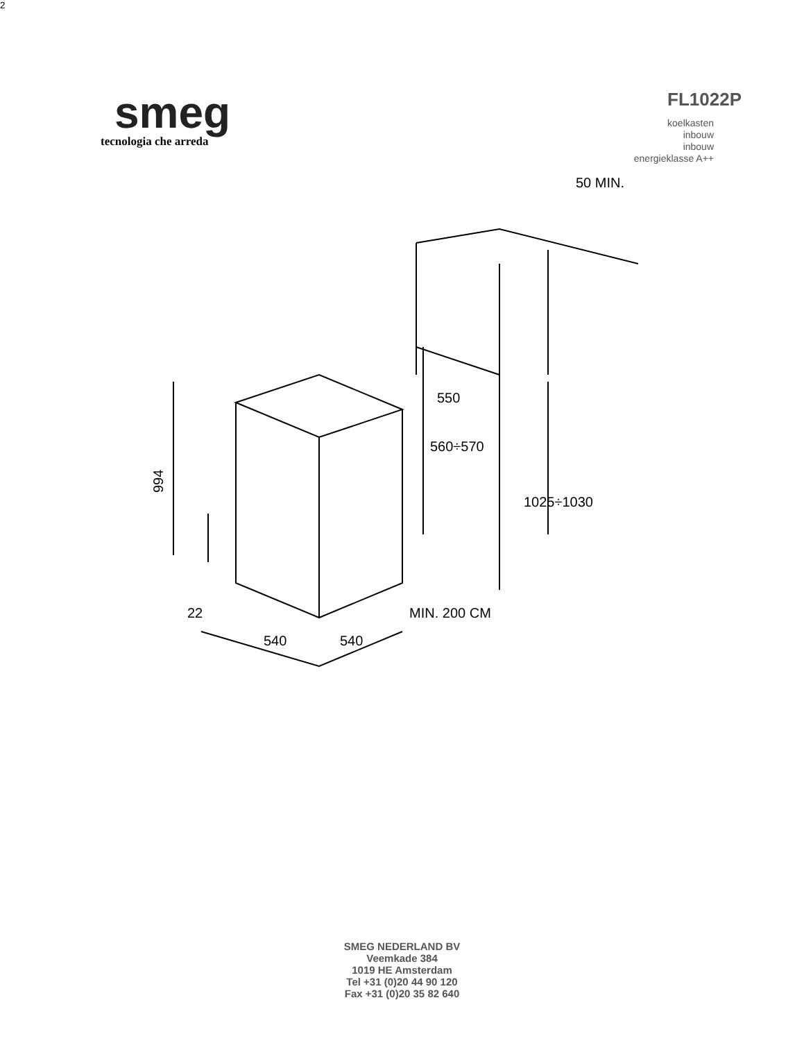smeg
tecnologia che arreda
FL1022P
koelkasten
inbouw
inbouw
energieklasse A++
994
22
540
540
550
560÷570
1025÷1030
50 MIN.
MIN. 200 CM2
SMEG NEDERLAND BV
Veemkade 384
1019 HE Amsterdam
Tel +31 (0)20 44 90 120
Fax +31 (0)20 35 82 640